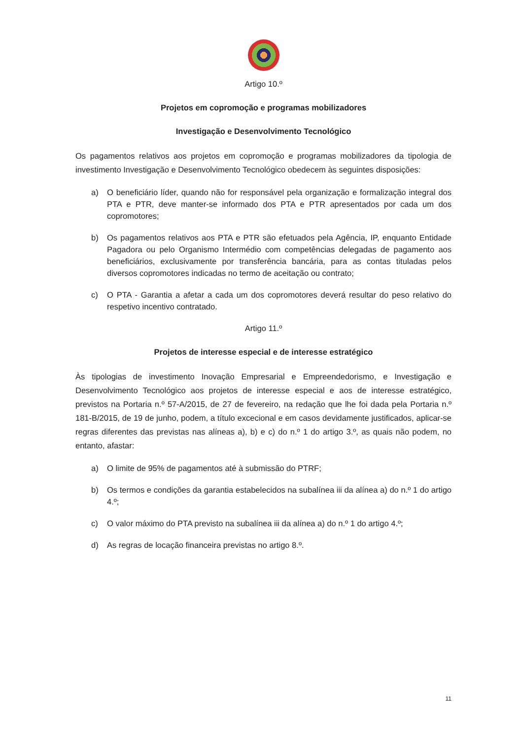Artigo 10.º
Projetos em copromoção e programas mobilizadores
Investigação e Desenvolvimento Tecnológico
Os pagamentos relativos aos projetos em copromoção e programas mobilizadores da tipologia de investimento Investigação e Desenvolvimento Tecnológico obedecem às seguintes disposições:
a) O beneficiário líder, quando não for responsável pela organização e formalização integral dos PTA e PTR, deve manter-se informado dos PTA e PTR apresentados por cada um dos copromotores;
b) Os pagamentos relativos aos PTA e PTR são efetuados pela Agência, IP, enquanto Entidade Pagadora ou pelo Organismo Intermédio com competências delegadas de pagamento aos beneficiários, exclusivamente por transferência bancária, para as contas tituladas pelos diversos copromotores indicadas no termo de aceitação ou contrato;
c) O PTA - Garantia a afetar a cada um dos copromotores deverá resultar do peso relativo do respetivo incentivo contratado.
Artigo 11.º
Projetos de interesse especial e de interesse estratégico
Às tipologias de investimento Inovação Empresarial e Empreendedorismo, e Investigação e Desenvolvimento Tecnológico aos projetos de interesse especial e aos de interesse estratégico, previstos na Portaria n.º 57-A/2015, de 27 de fevereiro, na redação que lhe foi dada pela Portaria n.º 181-B/2015, de 19 de junho, podem, a título excecional e em casos devidamente justificados, aplicar-se regras diferentes das previstas nas alíneas a), b) e c) do n.º 1 do artigo 3.º, as quais não podem, no entanto, afastar:
a) O limite de 95% de pagamentos até à submissão do PTRF;
b) Os termos e condições da garantia estabelecidos na subalínea iii da alínea a) do n.º 1 do artigo 4.º;
c) O valor máximo do PTA previsto na subalínea iii da alínea a) do n.º 1 do artigo 4.º;
d) As regras de locação financeira previstas no artigo 8.º.
11